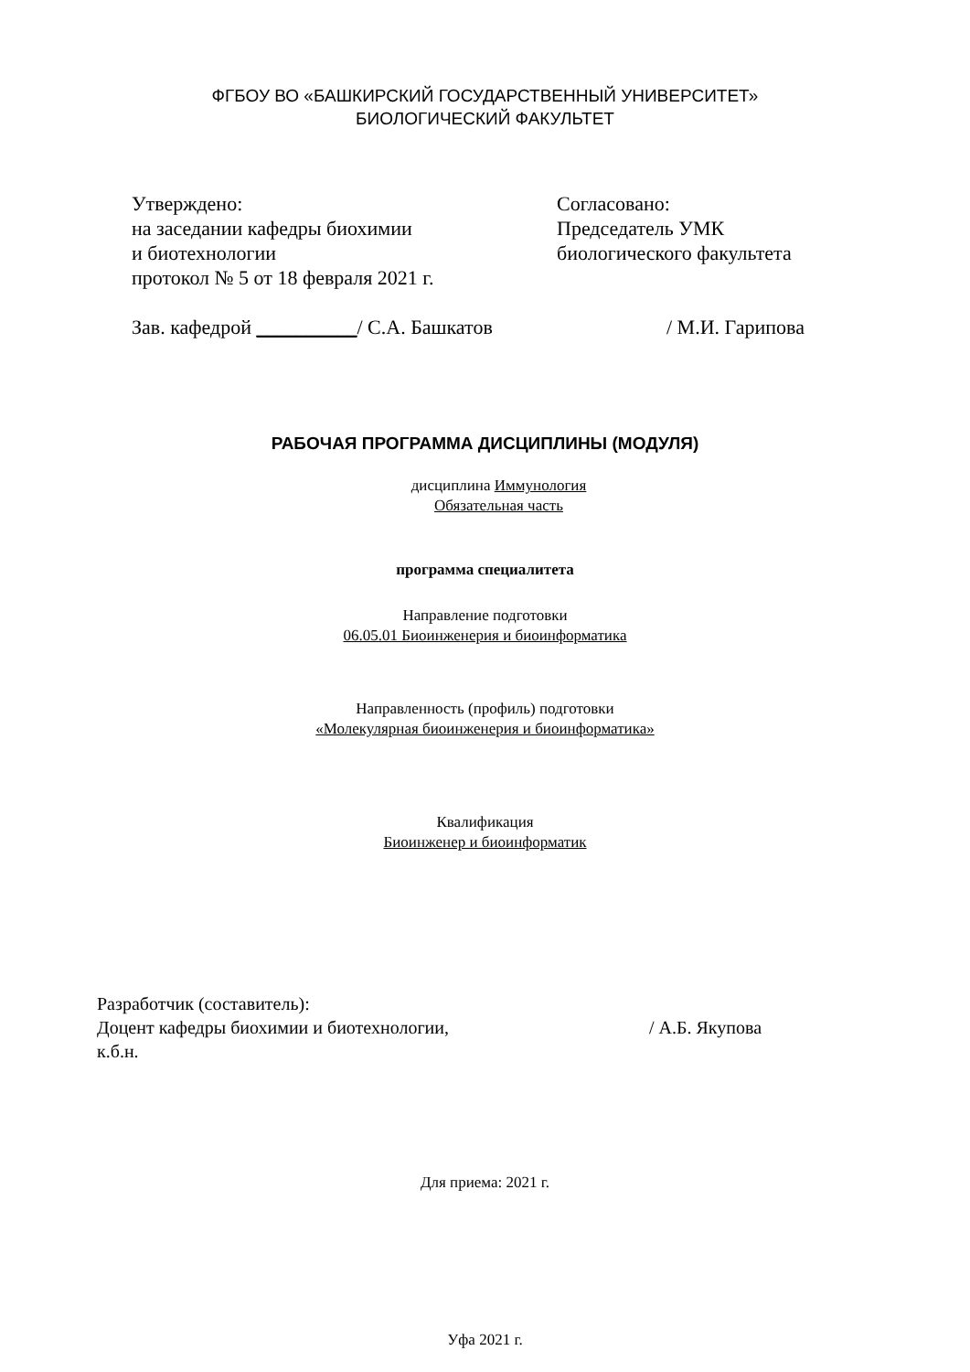ФГБОУ ВО «БАШКИРСКИЙ ГОСУДАРСТВЕННЫЙ УНИВЕРСИТЕТ»
БИОЛОГИЧЕСКИЙ ФАКУЛЬТЕТ
Утверждено:
на заседании кафедры биохимии
и биотехнологии
протокол № 5 от 18 февраля 2021 г.
Зав. кафедрой __________/ С.А. Башкатов
Согласовано:
Председатель УМК
биологического факультета
/ М.И. Гарипова
РАБОЧАЯ ПРОГРАММА ДИСЦИПЛИНЫ (МОДУЛЯ)
дисциплина Иммунология
Обязательная часть
программа специалитета
Направление подготовки
06.05.01 Биоинженерия и биоинформатика
Направленность (профиль) подготовки
«Молекулярная биоинженерия и биоинформатика»
Квалификация
Биоинженер и биоинформатик
Разработчик (составитель):
Доцент кафедры биохимии и биотехнологии,
к.б.н.
/ А.Б. Якупова
Для приема: 2021 г.
Уфа 2021 г.